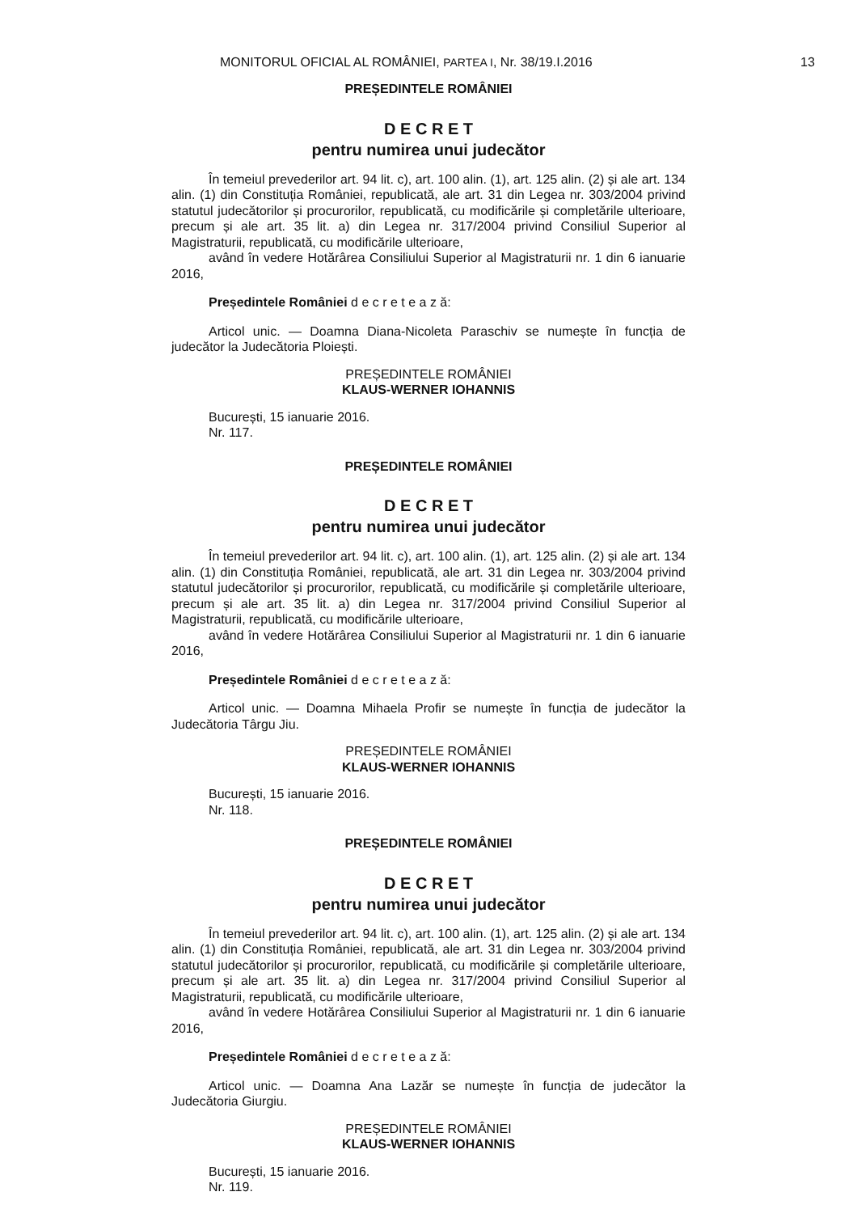MONITORUL OFICIAL AL ROMÂNIEI, PARTEA I, Nr. 38/19.I.2016
13
PREȘEDINTELE ROMÂNIEI
D E C R E T
pentru numirea unui judecător
În temeiul prevederilor art. 94 lit. c), art. 100 alin. (1), art. 125 alin. (2) și ale art. 134 alin. (1) din Constituția României, republicată, ale art. 31 din Legea nr. 303/2004 privind statutul judecătorilor și procurorilor, republicată, cu modificările și completările ulterioare, precum și ale art. 35 lit. a) din Legea nr. 317/2004 privind Consiliul Superior al Magistraturii, republicată, cu modificările ulterioare,
având în vedere Hotărârea Consiliului Superior al Magistraturii nr. 1 din 6 ianuarie 2016,
Președintele României d e c r e t e a z ă:
Articol unic. — Doamna Diana-Nicoleta Paraschiv se numește în funcția de judecător la Judecătoria Ploiești.
PREȘEDINTELE ROMÂNIEI
KLAUS-WERNER IOHANNIS
București, 15 ianuarie 2016.
Nr. 117.
PREȘEDINTELE ROMÂNIEI
D E C R E T
pentru numirea unui judecător
În temeiul prevederilor art. 94 lit. c), art. 100 alin. (1), art. 125 alin. (2) și ale art. 134 alin. (1) din Constituția României, republicată, ale art. 31 din Legea nr. 303/2004 privind statutul judecătorilor și procurorilor, republicată, cu modificările și completările ulterioare, precum și ale art. 35 lit. a) din Legea nr. 317/2004 privind Consiliul Superior al Magistraturii, republicată, cu modificările ulterioare,
având în vedere Hotărârea Consiliului Superior al Magistraturii nr. 1 din 6 ianuarie 2016,
Președintele României d e c r e t e a z ă:
Articol unic. — Doamna Mihaela Profir se numește în funcția de judecător la Judecătoria Târgu Jiu.
PREȘEDINTELE ROMÂNIEI
KLAUS-WERNER IOHANNIS
București, 15 ianuarie 2016.
Nr. 118.
PREȘEDINTELE ROMÂNIEI
D E C R E T
pentru numirea unui judecător
În temeiul prevederilor art. 94 lit. c), art. 100 alin. (1), art. 125 alin. (2) și ale art. 134 alin. (1) din Constituția României, republicată, ale art. 31 din Legea nr. 303/2004 privind statutul judecătorilor și procurorilor, republicată, cu modificările și completările ulterioare, precum și ale art. 35 lit. a) din Legea nr. 317/2004 privind Consiliul Superior al Magistraturii, republicată, cu modificările ulterioare,
având în vedere Hotărârea Consiliului Superior al Magistraturii nr. 1 din 6 ianuarie 2016,
Președintele României d e c r e t e a z ă:
Articol unic. — Doamna Ana Lazăr se numește în funcția de judecător la Judecătoria Giurgiu.
PREȘEDINTELE ROMÂNIEI
KLAUS-WERNER IOHANNIS
București, 15 ianuarie 2016.
Nr. 119.